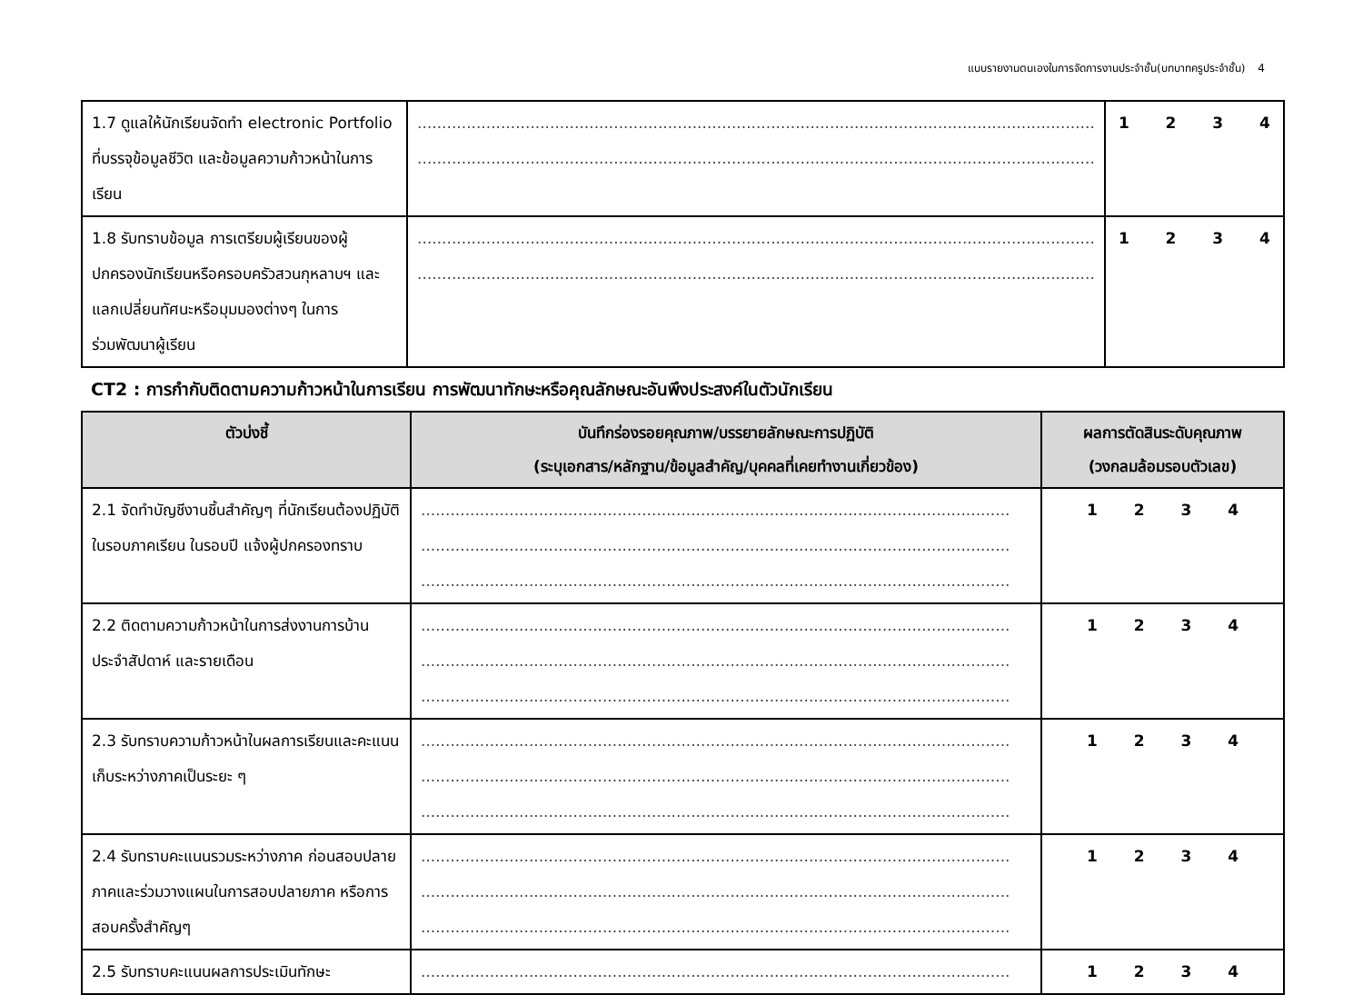แบบรายงานตนเองในการจัดการงานประจำชั้น(บทบาทครูประจำชั้น) 4
| 1.7 ดูแลให้นักเรียนจัดทำ electronic Portfolio ที่บรรจุข้อมูลชีวิต และข้อมูลความก้าวหน้าในการเรียน | .......................................................................................................................................... .......................................................................................................................................... | 1 2 3 4 |
| 1.8 รับทราบข้อมูล การเตรียมผู้เรียนของผู้ปกครองนักเรียนหรือครอบครัวสวนกุหลาบฯ และแลกเปลี่ยนทัศนะหรือมุมมองต่างๆ ในการร่วมพัฒนาผู้เรียน | .......................................................................................................................................... .......................................................................................................................................... | 1 2 3 4 |
CT2 : การกำกับติดตามความก้าวหน้าในการเรียน การพัฒนาทักษะหรือคุณลักษณะอันพึงประสงค์ในตัวนักเรียน
| ตัวบ่งชี้ | บันทึกร่องรอยคุณภาพ/บรรยายลักษณะการปฏิบัติ (ระบุเอกสาร/หลักฐาน/ข้อมูลสำคัญ/บุคคลที่เคยทำงานเกี่ยวข้อง) | ผลการตัดสินระดับคุณภาพ (วงกลมล้อมรอบตัวเลข) |
| --- | --- | --- |
| 2.1 จัดทำบัญชีงานชิ้นสำคัญๆ ที่นักเรียนต้องปฏิบัติในรอบภาคเรียน ในรอบปี แจ้งผู้ปกครองทราบ | ........................................................................................................................ ........................................................................................................................ ........................................................................................................................ | 1 2 3 4 |
| 2.2 ติดตามความก้าวหน้าในการส่งงานการบ้านประจำสัปดาห์ และรายเดือน | ........................................................................................................................ ........................................................................................................................ ........................................................................................................................ | 1 2 3 4 |
| 2.3 รับทราบความก้าวหน้าในผลการเรียนและคะแนนเก็บระหว่างภาคเป็นระยะ ๆ | ........................................................................................................................ ........................................................................................................................ ........................................................................................................................ | 1 2 3 4 |
| 2.4 รับทราบคะแนนรวมระหว่างภาค ก่อนสอบปลายภาคและร่วมวางแผนในการสอบปลายภาค หรือการสอบครั้งสำคัญๆ | ........................................................................................................................ ........................................................................................................................ ........................................................................................................................ | 1 2 3 4 |
| 2.5 รับทราบคะแนนผลการประเมินทักษะ | ........................................................................................................................ | 1 2 3 4 |